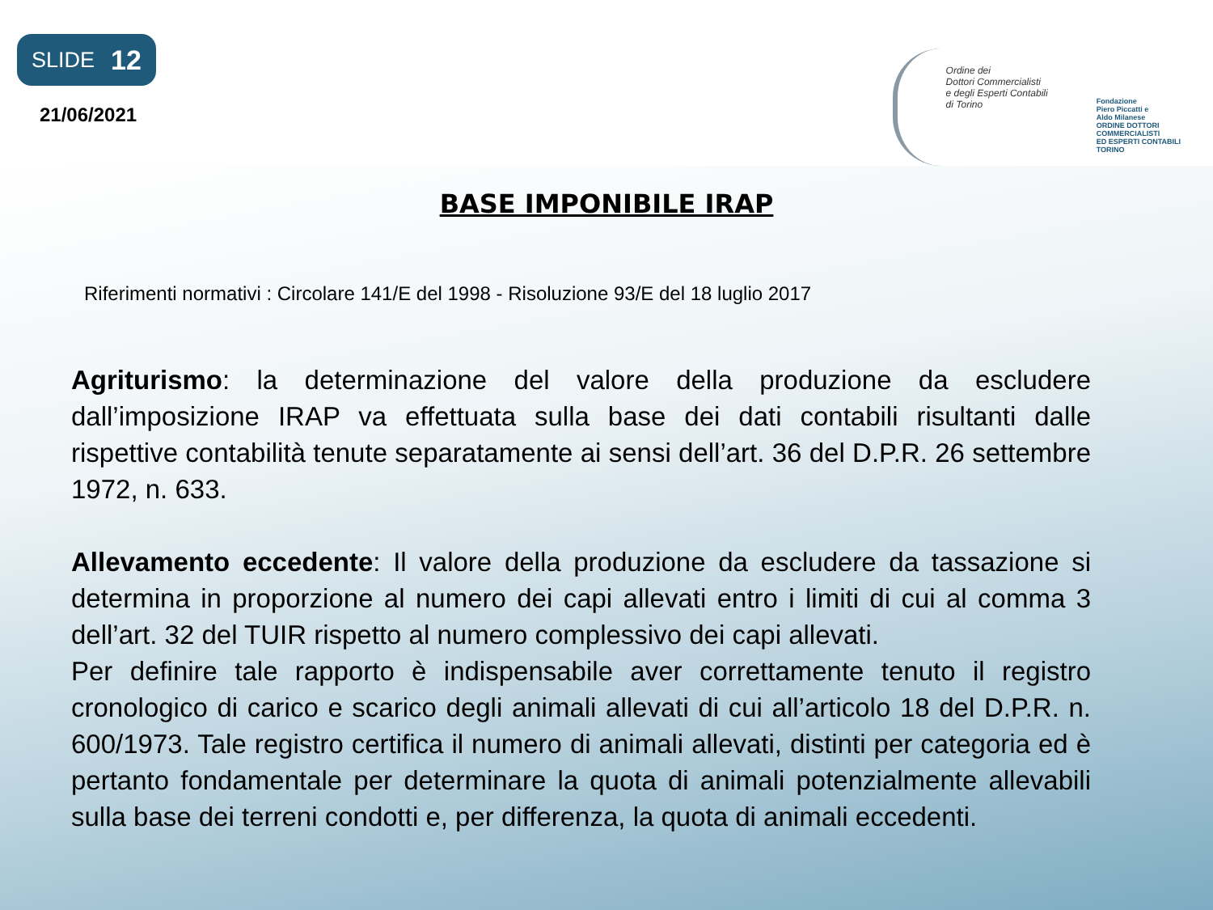SLIDE 12
21/06/2021
Ordine dei
Dottori Commercialisti
e degli Esperti Contabili
di Torino
Fondazione
Piero Piccatti e
Aldo Milanese
ORDINE DOTTORI
COMMERCIALISTI
ED ESPERTI CONTABILI
TORINO
BASE IMPONIBILE IRAP
Riferimenti normativi : Circolare 141/E del 1998 - Risoluzione 93/E del 18 luglio 2017
Agriturismo: la determinazione del valore della produzione da escludere dall’imposizione IRAP va effettuata sulla base dei dati contabili risultanti dalle rispettive contabilità tenute separatamente ai sensi dell’art. 36 del D.P.R. 26 settembre 1972, n. 633.
Allevamento eccedente: Il valore della produzione da escludere da tassazione si determina in proporzione al numero dei capi allevati entro i limiti di cui al comma 3 dell’art. 32 del TUIR rispetto al numero complessivo dei capi allevati.
Per definire tale rapporto è indispensabile aver correttamente tenuto il registro cronologico di carico e scarico degli animali allevati di cui all’articolo 18 del D.P.R. n. 600/1973. Tale registro certifica il numero di animali allevati, distinti per categoria ed è pertanto fondamentale per determinare la quota di animali potenzialmente allevabili sulla base dei terreni condotti e, per differenza, la quota di animali eccedenti.